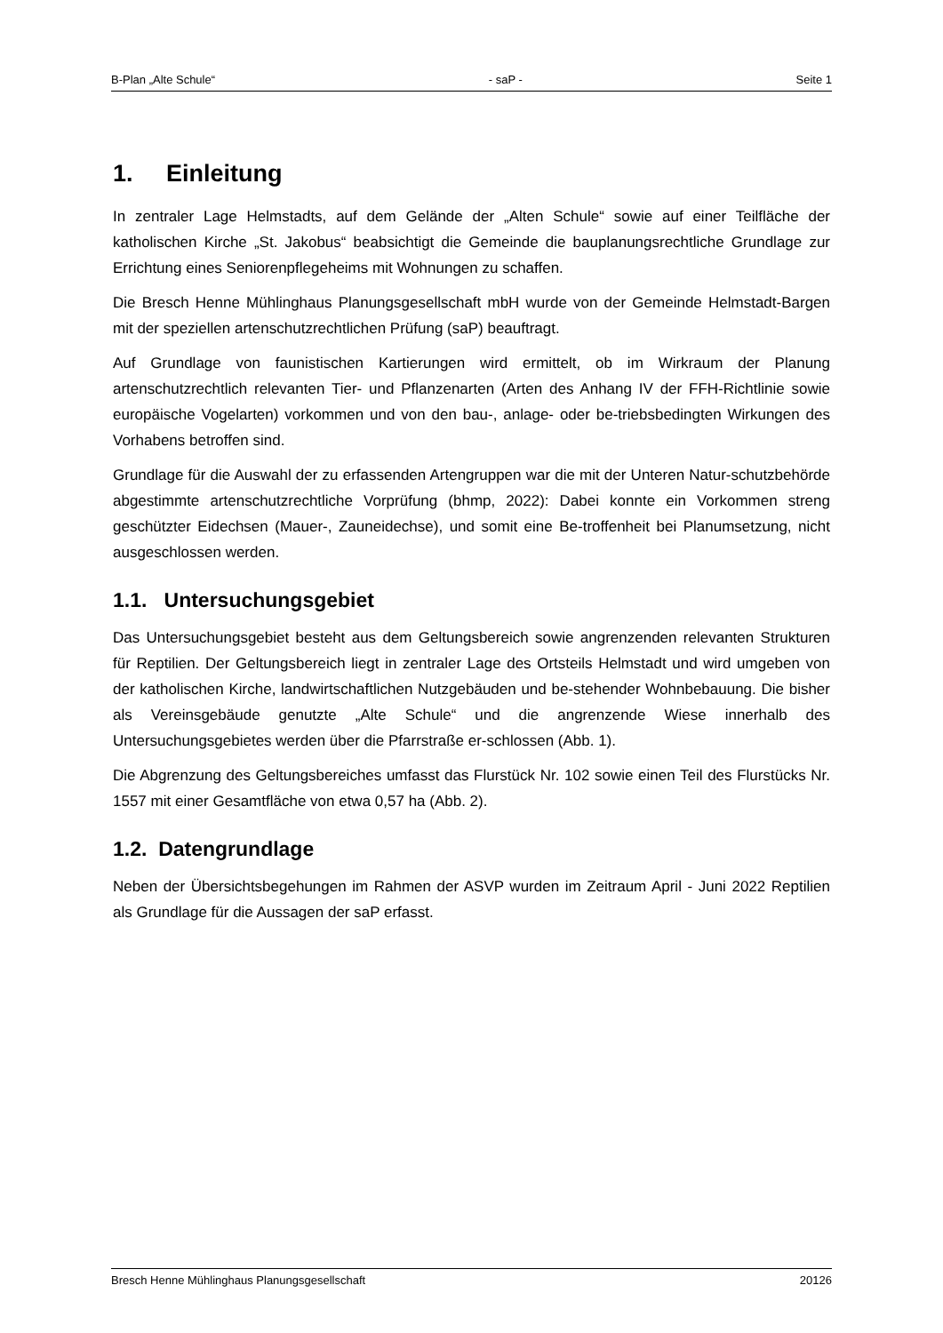B-Plan „Alte Schule“ - saP - Seite 1
1. Einleitung
In zentraler Lage Helmstadts, auf dem Gelände der „Alten Schule“ sowie auf einer Teilfläche der katholischen Kirche „St. Jakobus“ beabsichtigt die Gemeinde die bauplanungsrechtliche Grundlage zur Errichtung eines Seniorenpflegeheims mit Wohnungen zu schaffen.
Die Bresch Henne Mühlinghaus Planungsgesellschaft mbH wurde von der Gemeinde Helmstadt-Bargen mit der speziellen artenschutzrechtlichen Prüfung (saP) beauftragt.
Auf Grundlage von faunistischen Kartierungen wird ermittelt, ob im Wirkraum der Planung artenschutzrechtlich relevanten Tier- und Pflanzenarten (Arten des Anhang IV der FFH-Richtlinie sowie europäische Vogelarten) vorkommen und von den bau-, anlage- oder be-triebsbedingten Wirkungen des Vorhabens betroffen sind.
Grundlage für die Auswahl der zu erfassenden Artengruppen war die mit der Unteren Natur-schutzbehörde abgestimmte artenschutzrechtliche Vorprüfung (bhmp, 2022): Dabei konnte ein Vorkommen streng geschützter Eidechsen (Mauer-, Zauneidechse), und somit eine Be-troffenheit bei Planumsetzung, nicht ausgeschlossen werden.
1.1. Untersuchungsgebiet
Das Untersuchungsgebiet besteht aus dem Geltungsbereich sowie angrenzenden relevanten Strukturen für Reptilien. Der Geltungsbereich liegt in zentraler Lage des Ortsteils Helmstadt und wird umgeben von der katholischen Kirche, landwirtschaftlichen Nutzgebäuden und be-stehender Wohnbebauung. Die bisher als Vereinsgebäude genutzte „Alte Schule“ und die angrenzende Wiese innerhalb des Untersuchungsgebietes werden über die Pfarrstraße er-schlossen (Abb. 1).
Die Abgrenzung des Geltungsbereiches umfasst das Flurstück Nr. 102 sowie einen Teil des Flurstücks Nr. 1557 mit einer Gesamtfläche von etwa 0,57 ha (Abb. 2).
1.2. Datengrundlage
Neben der Übersichtsbegehungen im Rahmen der ASVP wurden im Zeitraum April - Juni 2022 Reptilien als Grundlage für die Aussagen der saP erfasst.
Bresch Henne Mühlinghaus Planungsgesellschaft 20126